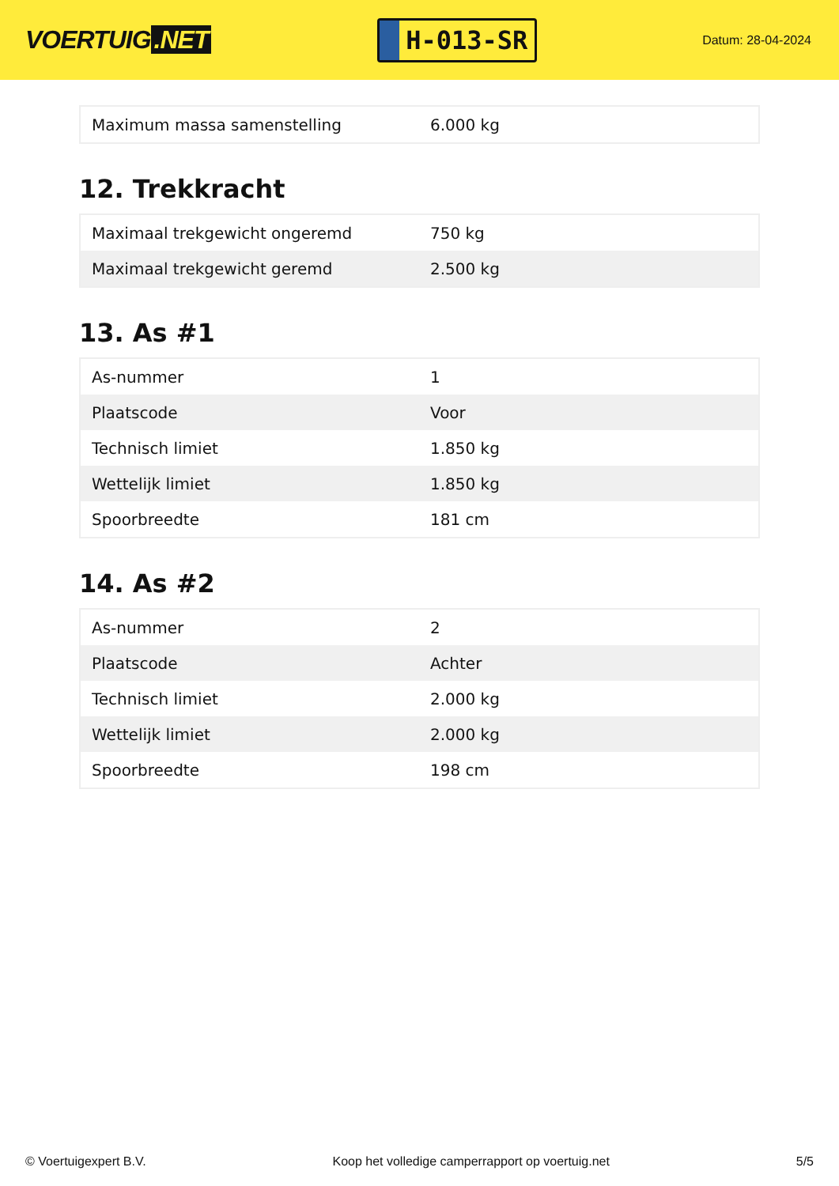VOERTUIG.NET
H-013-SR
Datum: 28-04-2024
| Maximum massa samenstelling | 6.000 kg |
12. Trekkracht
| Maximaal trekgewicht ongeremd | 750 kg |
| Maximaal trekgewicht geremd | 2.500 kg |
13. As #1
| As-nummer | 1 |
| Plaatscode | Voor |
| Technisch limiet | 1.850 kg |
| Wettelijk limiet | 1.850 kg |
| Spoorbreedte | 181 cm |
14. As #2
| As-nummer | 2 |
| Plaatscode | Achter |
| Technisch limiet | 2.000 kg |
| Wettelijk limiet | 2.000 kg |
| Spoorbreedte | 198 cm |
© Voertuigexpert B.V. Koop het volledige camperrapport op voertuig.net 5/5